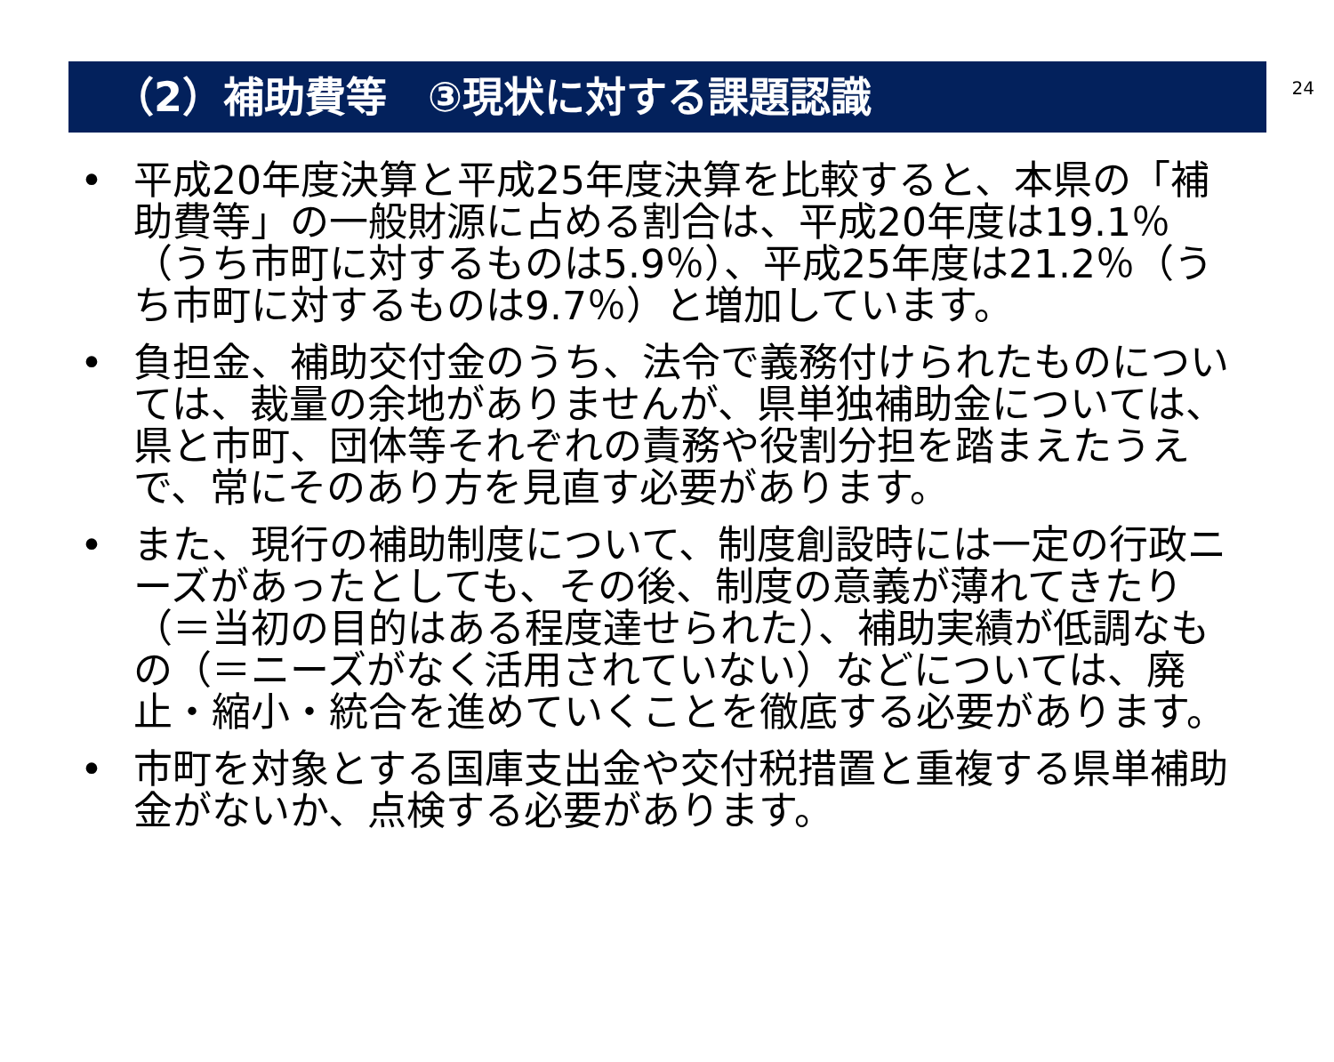24
（2）補助費等　③現状に対する課題認識
• 平成20年度決算と平成25年度決算を比較すると、本県の「補助費等」の一般財源に占める割合は、平成20年度は19.1％（うち市町に対するものは5.9％）、平成25年度は21.2％（うち市町に対するものは9.7％）と増加しています。
• 負担金、補助交付金のうち、法令で義務付けられたものについては、裁量の余地がありませんが、県単独補助金については、県と市町、団体等それぞれの責務や役割分担を踏まえたうえで、常にそのあり方を見直す必要があります。
• また、現行の補助制度について、制度創設時には一定の行政ニーズがあったとしても、その後、制度の意義が薄れてきたり（＝当初の目的はある程度達せられた）、補助実績が低調なもの（＝ニーズがなく活用されていない）などについては、廃止・縮小・統合を進めていくことを徹底する必要があります。
• 市町を対象とする国庫支出金や交付税措置と重複する県単補助金がないか、点検する必要があります。